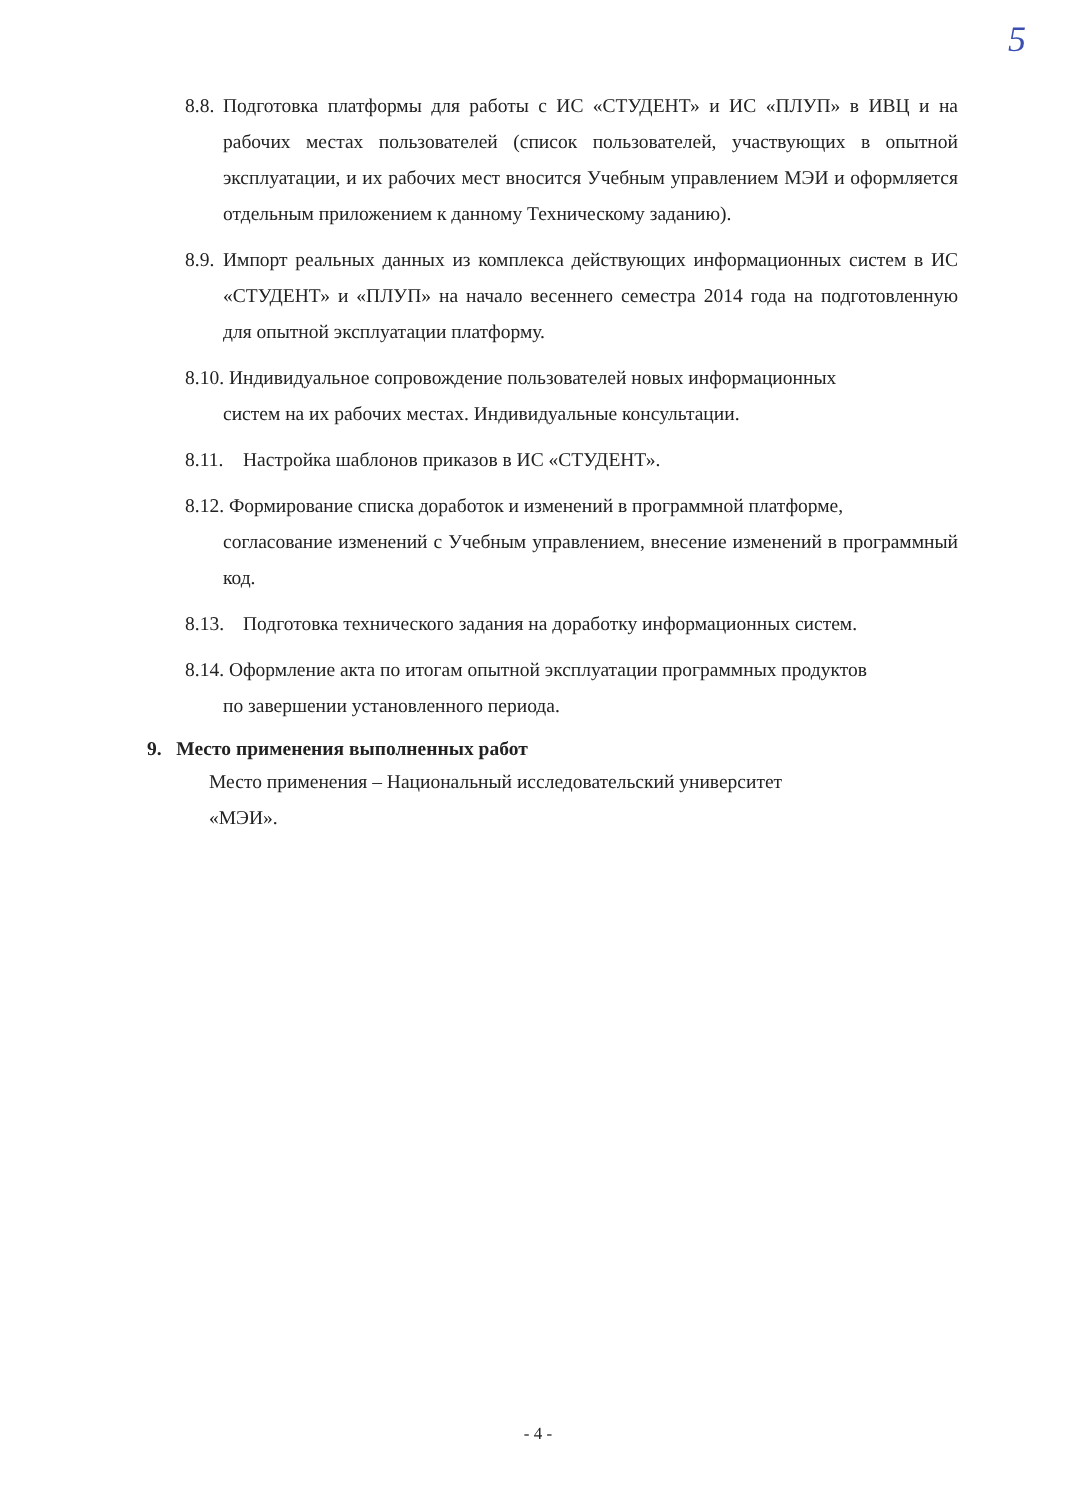5
8.8. Подготовка платформы для работы с ИС «СТУДЕНТ» и ИС «ПЛУП» в ИВЦ и на рабочих местах пользователей (список пользователей, участвующих в опытной эксплуатации, и их рабочих мест вносится Учебным управлением МЭИ и оформляется отдельным приложением к данному Техническому заданию).
8.9. Импорт реальных данных из комплекса действующих информационных систем в ИС «СТУДЕНТ» и «ПЛУП» на начало весеннего семестра 2014 года на подготовленную для опытной эксплуатации платформу.
8.10. Индивидуальное сопровождение пользователей новых информационных
систем на их рабочих местах. Индивидуальные консультации.
8.11. Настройка шаблонов приказов в ИС «СТУДЕНТ».
8.12. Формирование списка доработок и изменений в программной платформе,
согласование изменений с Учебным управлением, внесение изменений в программный код.
8.13. Подготовка технического задания на доработку информационных систем.
8.14. Оформление акта по итогам опытной эксплуатации программных продуктов
по завершении установленного периода.
9. Место применения выполненных работ
Место применения – Национальный исследовательский университет «МЭИ».
- 4 -